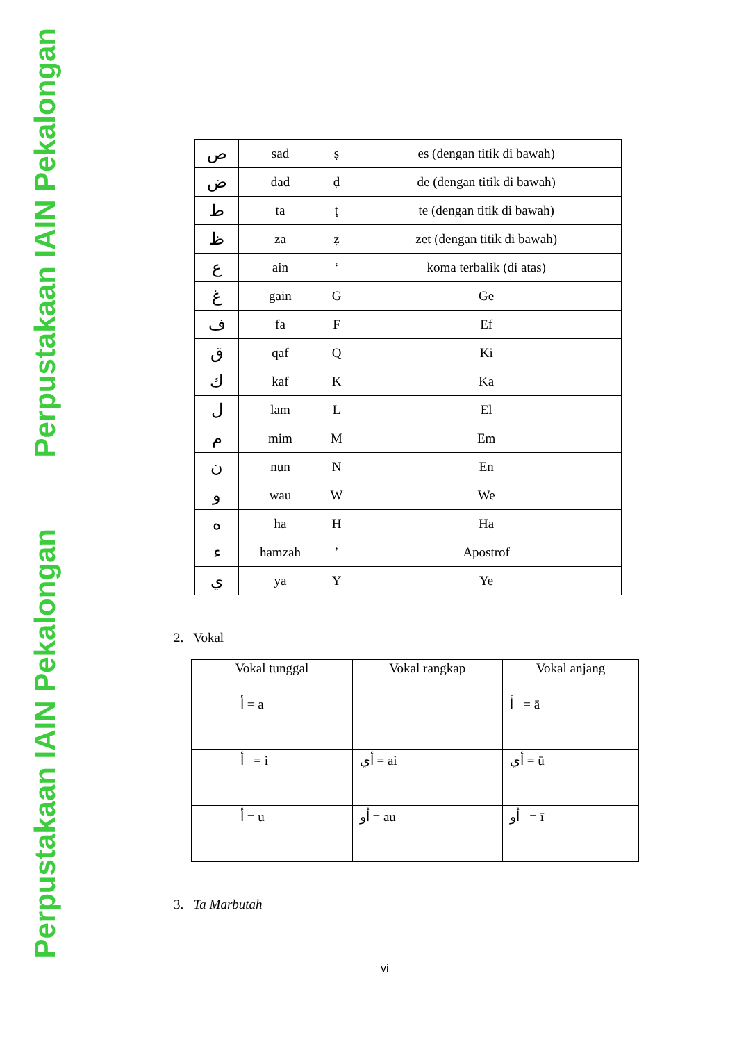Perpustakaan IAIN Pekalongan
Perpustakaan IAIN Pekalongan
| ص | sad | ṣ | es (dengan titik di bawah) |
| ض | dad | ḍ | de (dengan titik di bawah) |
| ط | ta | ṭ | te (dengan titik di bawah) |
| ظ | za | ẓ | zet (dengan titik di bawah) |
| ع | ain | ‘ | koma terbalik (di atas) |
| غ | gain | G | Ge |
| ف | fa | F | Ef |
| ق | qaf | Q | Ki |
| ك | kaf | K | Ka |
| ل | lam | L | El |
| م | mim | M | Em |
| ن | nun | N | En |
| و | wau | W | We |
| ه | ha | H | Ha |
| ء | hamzah | ’ | Apostrof |
| ي | ya | Y | Ye |
2. Vokal
| Vokal tunggal | Vokal rangkap | Vokal anjang |
| --- | --- | --- |
| أ = a | | أ = ā |
| أ = i | أي = ai | أي = ū |
| أ = u | أو = au | أو = ī |
3. Ta Marbutah
vi